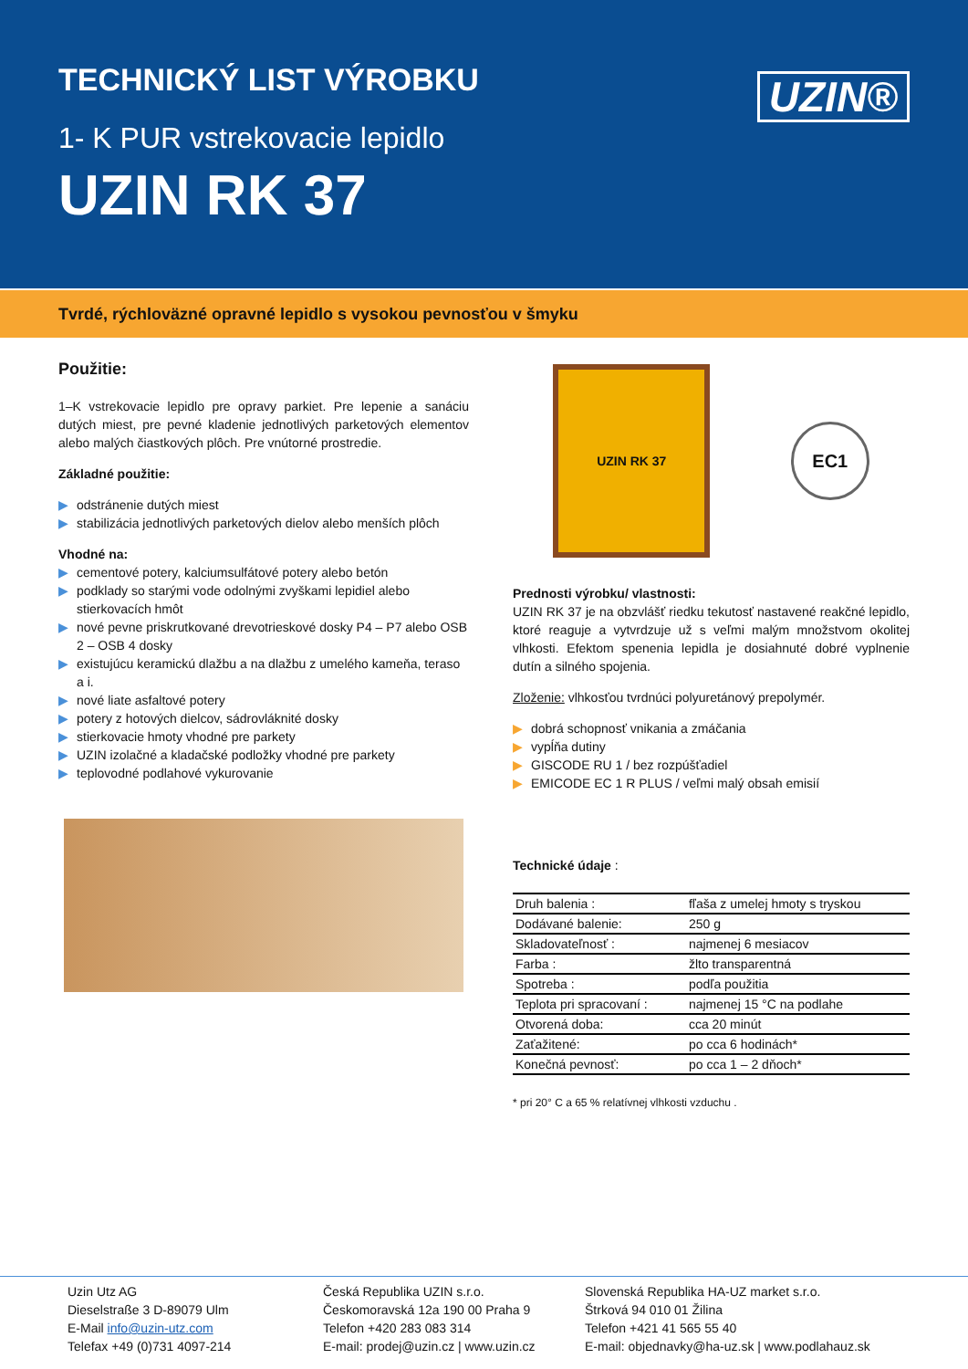TECHNICKÝ LIST VÝROBKU
1- K PUR vstrekovacie lepidlo
UZIN RK 37
UZIN®
Tvrdé, rýchloväzné opravné lepidlo s vysokou pevnosťou v šmyku
Použitie:
1–K vstrekovacie lepidlo pre opravy parkiet. Pre lepenie a sanáciu dutých miest, pre pevné kladenie jednotlivých parketových elementov alebo malých čiastkových plôch. Pre vnútorné prostredie.
Základné použitie:
▶ odstránenie dutých miest
▶ stabilizácia jednotlivých parketových dielov alebo menších plôch
Vhodné na:
▶ cementové potery, kalciumsulfátové potery alebo betón
▶ podklady so starými vode odolnými zvyškami lepidiel alebo stierkovacích hmôt
▶ nové pevne priskrutkované drevotrieskové dosky P4 – P7 alebo OSB 2 – OSB 4 dosky
▶ existujúcu keramickú dlažbu a na dlažbu z umelého kameňa, teraso a i.
▶ nové liate asfaltové potery
▶ potery z hotových dielcov, sádrovláknité dosky
▶ stierkovacie hmoty vhodné pre parkety
▶ UZIN izolačné a kladačské podložky vhodné pre parkety
▶ teplovodné podlahové vykurovanie
UZIN RK 37
EC1
Prednosti výrobku/ vlastnosti:
UZIN RK 37 je na obzvlášť riedku tekutosť nastavené reakčné lepidlo, ktoré reaguje a vytvrdzuje už s veľmi malým množstvom okolitej vlhkosti. Efektom spenenia lepidla je dosiahnuté dobré vyplnenie dutín a silného spojenia.
Zloženie: vlhkosťou tvrdnúci polyuretánový prepolymér.
▶ dobrá schopnosť vnikania a zmáčania
▶ vypĺňa dutiny
▶ GISCODE RU 1 / bez rozpúšťadiel
▶ EMICODE EC 1 R PLUS / veľmi malý obsah emisií
Technické údaje :
| Druh balenia : | fľaša z umelej hmoty s tryskou |
| Dodávané balenie: | 250 g |
| Skladovateľnosť : | najmenej 6 mesiacov |
| Farba : | žlto transparentná |
| Spotreba : | podľa použitia |
| Teplota pri spracovaní : | najmenej 15 °C na podlahe |
| Otvorená doba: | cca 20 minút |
| Zaťažitené: | po cca 6 hodinách* |
| Konečná pevnosť: | po cca 1 – 2 dňoch* |
* pri 20° C a 65 % relatívnej vlhkosti vzduchu .
Uzin Utz AG
Dieselstraße 3 D-89079 Ulm
E-Mail info@uzin-utz.com
Telefax +49 (0)731 4097-214
Česká Republika UZIN s.r.o.
Českomoravská 12a 190 00 Praha 9
Telefon +420 283 083 314
E-mail: prodej@uzin.cz | www.uzin.cz
Slovenská Republika HA-UZ market s.r.o.
Štrková 94 010 01 Žilina
Telefon +421 41 565 55 40
E-mail: objednavky@ha-uz.sk | www.podlahauz.sk